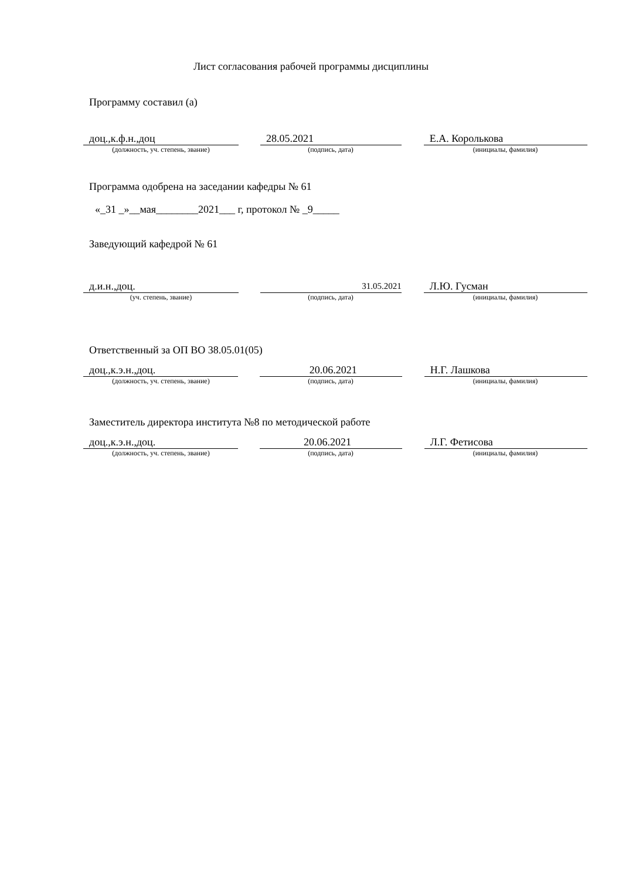Лист согласования рабочей программы дисциплины
Программу составил (а)
доц.,к.ф.н.,доц 28.05.2021 Е.А. Королькова
(должность, уч. степень, звание) (подпись, дата) (инициалы, фамилия)
Программа одобрена на заседании кафедры № 61
«_31 _»__мая________2021___ г, протокол № _9_____
Заведующий кафедрой № 61
д.и.н.,доц.
31.05.2021
Л.Ю. Гусман
(уч. степень, звание) (подпись, дата) (инициалы, фамилия)
Ответственный за ОП ВО 38.05.01(05)
доц.,к.э.н.,доц. 20.06.2021 Н.Г. Лашкова
(должность, уч. степень, звание) (подпись, дата) (инициалы, фамилия)
Заместитель директора института №8 по методической работе
доц.,к.э.н.,доц. 20.06.2021 Л.Г. Фетисова
(должность, уч. степень, звание) (подпись, дата) (инициалы, фамилия)